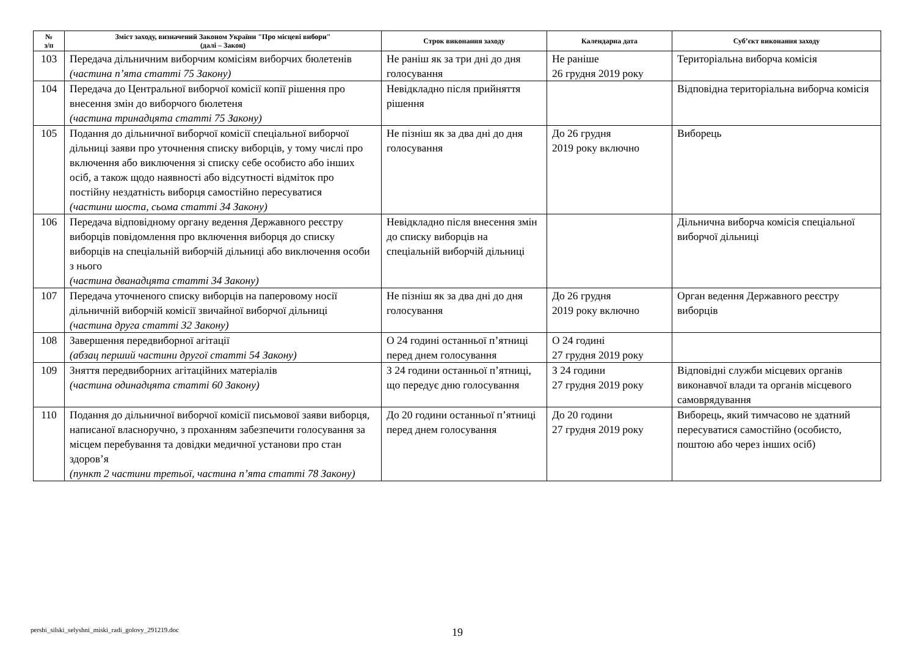| № з/п | Зміст заходу, визначений Законом України "Про місцеві вибори" (далі – Закон) | Строк виконання заходу | Календарна дата | Суб’єкт виконання заходу |
| --- | --- | --- | --- | --- |
| 103 | Передача дільничним виборчим комісіям виборчих бюлетенів (частина п’ята статті 75 Закону) | Не раніш як за три дні до дня голосування | Не раніше 26 грудня 2019 року | Територіальна виборча комісія |
| 104 | Передача до Центральної виборчої комісії копії рішення про внесення змін до виборчого бюлетеня (частина тринадцята статті 75 Закону) | Невідкладно після прийняття рішення | | Відповідна територіальна виборча комісія |
| 105 | Подання до дільничної виборчої комісії спеціальної виборчої дільниці заяви про уточнення списку виборців, у тому числі про включення або виключення зі списку себе особисто або інших осіб, а також щодо наявності або відсутності відміток про постійну нездатність виборця самостійно пересуватися (частини шоста, сьома статті 34 Закону) | Не пізніш як за два дні до дня голосування | До 26 грудня 2019 року включно | Виборець |
| 106 | Передача відповідному органу ведення Державного реєстру виборців повідомлення про включення виборця до списку виборців на спеціальній виборчій дільниці або виключення особи з нього (частина дванадцята статті 34 Закону) | Невідкладно після внесення змін до списку виборців на спеціальній виборчій дільниці | | Дільнична виборча комісія спеціальної виборчої дільниці |
| 107 | Передача уточненого списку виборців на паперовому носії дільничній виборчій комісії звичайної виборчої дільниці (частина друга статті 32 Закону) | Не пізніш як за два дні до дня голосування | До 26 грудня 2019 року включно | Орган ведення Державного реєстру виборців |
| 108 | Завершення передвиборної агітації (абзац перший частини другої статті 54 Закону) | О 24 годині останньої п’ятниці перед днем голосування | О 24 годині 27 грудня 2019 року | |
| 109 | Зняття передвиборних агітаційних матеріалів (частина одинадцята статті 60 Закону) | З 24 години останньої п’ятниці, що передує дню голосування | З 24 години 27 грудня 2019 року | Відповідні служби місцевих органів виконавчої влади та органів місцевого самоврядування |
| 110 | Подання до дільничної виборчої комісії письмової заяви виборця, написаної власноручно, з проханням забезпечити голосування за місцем перебування та довідки медичної установи про стан здоров’я (пункт 2 частини третьої, частина п’ята статті 78 Закону) | До 20 години останньої п’ятниці перед днем голосування | До 20 години 27 грудня 2019 року | Виборець, який тимчасово не здатний пересуватися самостійно (особисто, поштою або через інших осіб) |
pershi_silski_selyshni_miski_radi_golovy_291219.doc
19